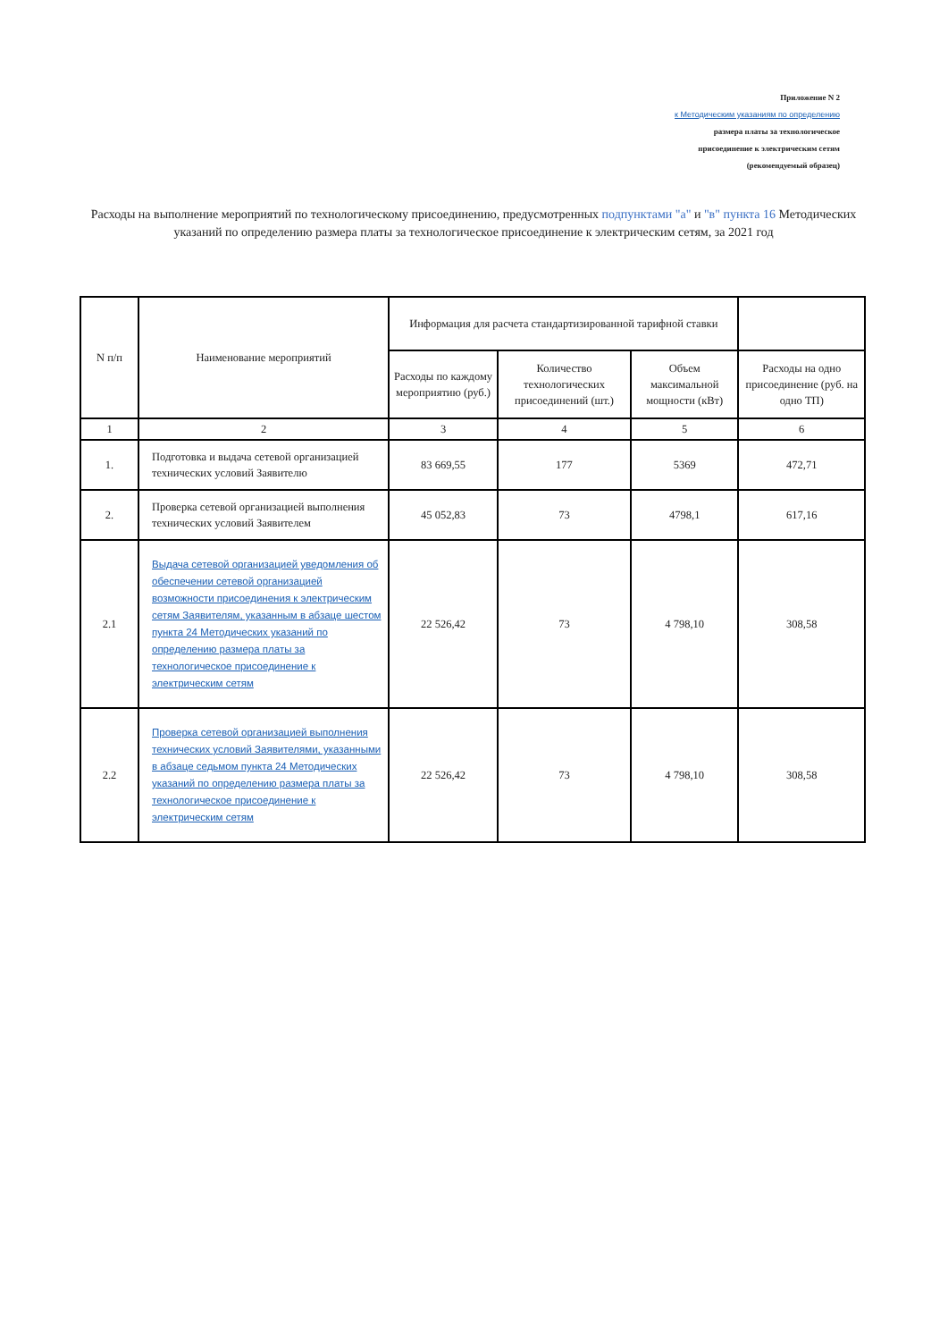Приложение N 2
к Методическим указаниям по определению
размера платы за технологическое
присоединение к электрическим сетям
(рекомендуемый образец)
Расходы на выполнение мероприятий по технологическому присоединению, предусмотренных подпунктами "а" и "в" пункта 16 Методических указаний по определению размера платы за технологическое присоединение к электрическим сетям, за 2021 год
| N п/п | Наименование мероприятий | Информация для расчета стандартизированной тарифной ставки | | | |
| --- | --- | --- | --- | --- | --- |
| | | Расходы по каждому мероприятию (руб.) | Количество технологических присоединений (шт.) | Объем максимальной мощности (кВт) | Расходы на одно присоединение (руб. на одно ТП) |
| 1 | 2 | 3 | 4 | 5 | 6 |
| 1. | Подготовка и выдача сетевой организацией технических условий Заявителю | 83 669,55 | 177 | 5369 | 472,71 |
| 2. | Проверка сетевой организацией выполнения технических условий Заявителем | 45 052,83 | 73 | 4798,1 | 617,16 |
| 2.1 | Выдача сетевой организацией уведомления об обеспечении сетевой организацией возможности присоединения к электрическим сетям Заявителям, указанным в абзаце шестом пункта 24 Методических указаний по определению размера платы за технологическое присоединение к электрическим сетям | 22 526,42 | 73 | 4 798,10 | 308,58 |
| 2.2 | Проверка сетевой организацией выполнения технических условий Заявителями, указанными в абзаце седьмом пункта 24 Методических указаний по определению размера платы за технологическое присоединение к электрическим сетям | 22 526,42 | 73 | 4 798,10 | 308,58 |